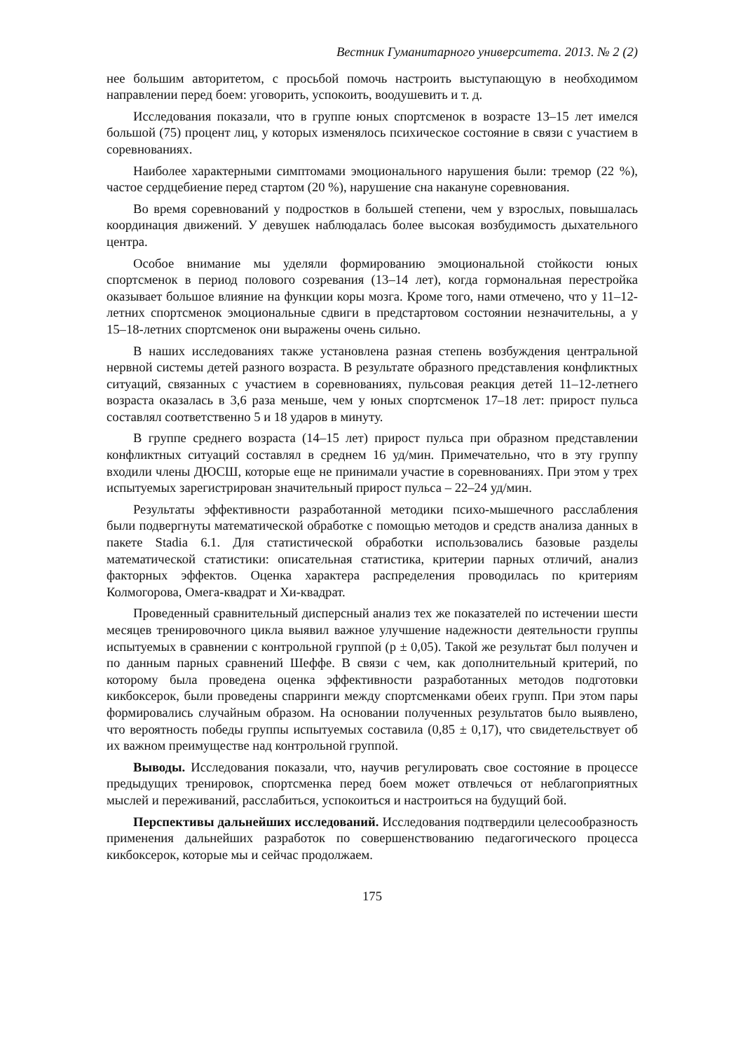Вестник Гуманитарного университета. 2013. № 2 (2)
нее большим авторитетом, с просьбой помочь настроить выступающую в необходимом направлении перед боем: уговорить, успокоить, воодушевить и т. д.
Исследования показали, что в группе юных спортсменок в возрасте 13–15 лет имелся большой (75) процент лиц, у которых изменялось психическое состояние в связи с участием в соревнованиях.
Наиболее характерными симптомами эмоционального нарушения были: тремор (22 %), частое сердцебиение перед стартом (20 %), нарушение сна накануне соревнования.
Во время соревнований у подростков в большей степени, чем у взрослых, повышалась координация движений. У девушек наблюдалась более высокая возбудимость дыхательного центра.
Особое внимание мы уделяли формированию эмоциональной стойкости юных спортсменок в период полового созревания (13–14 лет), когда гормональная перестройка оказывает большое влияние на функции коры мозга. Кроме того, нами отмечено, что у 11–12-летних спортсменок эмоциональные сдвиги в предстартовом состоянии незначительны, а у 15–18-летних спортсменок они выражены очень сильно.
В наших исследованиях также установлена разная степень возбуждения центральной нервной системы детей разного возраста. В результате образного представления конфликтных ситуаций, связанных с участием в соревнованиях, пульсовая реакция детей 11–12-летнего возраста оказалась в 3,6 раза меньше, чем у юных спортсменок 17–18 лет: прирост пульса составлял соответственно 5 и 18 ударов в минуту.
В группе среднего возраста (14–15 лет) прирост пульса при образном представлении конфликтных ситуаций составлял в среднем 16 уд/мин. Примечательно, что в эту группу входили члены ДЮСШ, которые еще не принимали участие в соревнованиях. При этом у трех испытуемых зарегистрирован значительный прирост пульса – 22–24 уд/мин.
Результаты эффективности разработанной методики психо-мышечного расслабления были подвергнуты математической обработке с помощью методов и средств анализа данных в пакете Stadia 6.1. Для статистической обработки использовались базовые разделы математической статистики: описательная статистика, критерии парных отличий, анализ факторных эффектов. Оценка характера распределения проводилась по критериям Колмогорова, Омега-квадрат и Хи-квадрат.
Проведенный сравнительный дисперсный анализ тех же показателей по истечении шести месяцев тренировочного цикла выявил важное улучшение надежности деятельности группы испытуемых в сравнении с контрольной группой (p ± 0,05). Такой же результат был получен и по данным парных сравнений Шеффе. В связи с чем, как дополнительный критерий, по которому была проведена оценка эффективности разработанных методов подготовки кикбоксерок, были проведены спарринги между спортсменками обеих групп. При этом пары формировались случайным образом. На основании полученных результатов было выявлено, что вероятность победы группы испытуемых составила (0,85 ± 0,17), что свидетельствует об их важном преимуществе над контрольной группой.
Выводы. Исследования показали, что, научив регулировать свое состояние в процессе предыдущих тренировок, спортсменка перед боем может отвлечься от неблагоприятных мыслей и переживаний, расслабиться, успокоиться и настроиться на будущий бой.
Перспективы дальнейших исследований. Исследования подтвердили целесообразность применения дальнейших разработок по совершенствованию педагогического процесса кикбоксерок, которые мы и сейчас продолжаем.
175